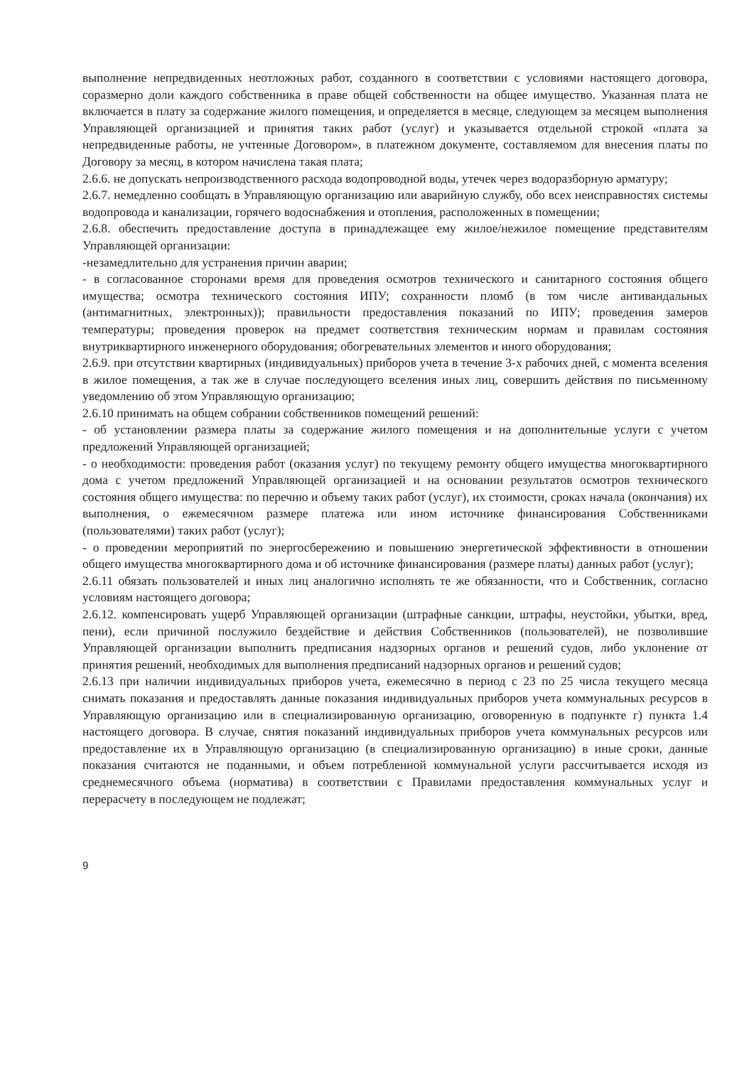выполнение непредвиденных неотложных работ, созданного в соответствии с условиями настоящего договора, соразмерно доли каждого собственника в праве общей собственности на общее имущество. Указанная плата не включается в плату за содержание жилого помещения, и определяется в месяце, следующем за месяцем выполнения Управляющей организацией и принятия таких работ (услуг) и указывается отдельной строкой «плата за непредвиденные работы, не учтенные Договором», в платежном документе, составляемом для внесения платы по Договору за месяц, в котором начислена такая плата;
2.6.6. не допускать непроизводственного расхода водопроводной воды, утечек через водоразборную арматуру;
2.6.7. немедленно сообщать в Управляющую организацию или аварийную службу, обо всех неисправностях системы водопровода и канализации, горячего водоснабжения и отопления, расположенных в помещении;
2.6.8. обеспечить предоставление доступа в принадлежащее ему жилое/нежилое помещение представителям Управляющей организации:
-незамедлительно для устранения причин аварии;
- в согласованное сторонами время для проведения осмотров технического и санитарного состояния общего имущества; осмотра технического состояния ИПУ; сохранности пломб (в том числе антивандальных (антимагнитных, электронных)); правильности предоставления показаний по ИПУ; проведения замеров температуры; проведения проверок на предмет соответствия техническим нормам и правилам состояния внутриквартирного инженерного оборудования; обогревательных элементов и иного оборудования;
2.6.9. при отсутствии квартирных (индивидуальных) приборов учета в течение 3-х рабочих дней, с момента вселения в жилое помещения, а так же в случае последующего вселения иных лиц, совершить действия по письменному уведомлению об этом Управляющую организацию;
2.6.10 принимать на общем собрании собственников помещений решений:
- об установлении размера платы за содержание жилого помещения и на дополнительные услуги с учетом предложений Управляющей организацией;
- о необходимости: проведения работ (оказания услуг) по текущему ремонту общего имущества многоквартирного дома с учетом предложений Управляющей организацией и на основании результатов осмотров технического состояния общего имущества: по перечню и объему таких работ (услуг), их стоимости, сроках начала (окончания) их выполнения, о ежемесячном размере платежа или ином источнике финансирования Собственниками (пользователями) таких работ (услуг);
- о проведении мероприятий по энергосбережению и повышению энергетической эффективности в отношении общего имущества многоквартирного дома и об источнике финансирования (размере платы) данных работ (услуг);
2.6.11 обязать пользователей и иных лиц аналогично исполнять те же обязанности, что и Собственник, согласно условиям настоящего договора;
2.6.12. компенсировать ущерб Управляющей организации (штрафные санкции, штрафы, неустойки, убытки, вред, пени), если причиной послужило бездействие и действия Собственников (пользователей), не позволившие Управляющей организации выполнить предписания надзорных органов и решений судов, либо уклонение от принятия решений, необходимых для выполнения предписаний надзорных органов и решений судов;
2.6.13 при наличии индивидуальных приборов учета, ежемесячно в период с 23 по 25 числа текущего месяца снимать показания и предоставлять данные показания индивидуальных приборов учета коммунальных ресурсов в Управляющую организацию или в специализированную организацию, оговоренную в подпункте г) пункта 1.4 настоящего договора. В случае, снятия показаний индивидуальных приборов учета коммунальных ресурсов или предоставление их в Управляющую организацию (в специализированную организацию) в иные сроки, данные показания считаются не поданными, и объем потребленной коммунальной услуги рассчитывается исходя из среднемесячного объема (норматива) в соответствии с Правилами предоставления коммунальных услуг и перерасчету в последующем не подлежат;
9